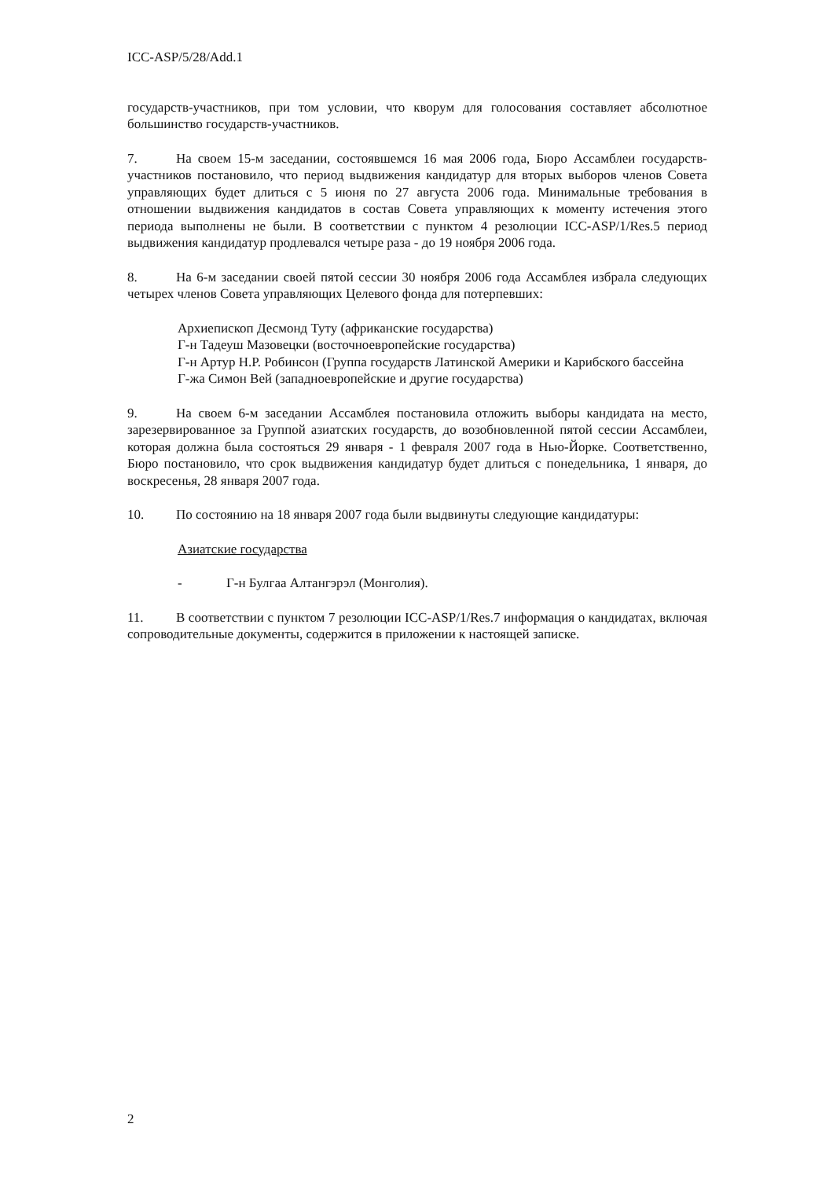ICC-ASP/5/28/Add.1
государств-участников, при том условии, что кворум для голосования составляет абсолютное большинство государств-участников.
7. На своем 15-м заседании, состоявшемся 16 мая 2006 года, Бюро Ассамблеи государств-участников постановило, что период выдвижения кандидатур для вторых выборов членов Совета управляющих будет длиться с 5 июня по 27 августа 2006 года. Минимальные требования в отношении выдвижения кандидатов в состав Совета управляющих к моменту истечения этого периода выполнены не были. В соответствии с пунктом 4 резолюции ICC-ASP/1/Res.5 период выдвижения кандидатур продлевался четыре раза - до 19 ноября 2006 года.
8. На 6-м заседании своей пятой сессии 30 ноября 2006 года Ассамблея избрала следующих четырех членов Совета управляющих Целевого фонда для потерпевших:
Архиепископ Десмонд Туту (африканские государства)
Г-н Тадеуш Мазовецки (восточноевропейские государства)
Г-н Артур Н.Р. Робинсон (Группа государств Латинской Америки и Карибского бассейна
Г-жа Симон Вей (западноевропейские и другие государства)
9. На своем 6-м заседании Ассамблея постановила отложить выборы кандидата на место, зарезервированное за Группой азиатских государств, до возобновленной пятой сессии Ассамблеи, которая должна была состояться 29 января - 1 февраля 2007 года в Нью-Йорке. Соответственно, Бюро постановило, что срок выдвижения кандидатур будет длиться с понедельника, 1 января, до воскресенья, 28 января 2007 года.
10. По состоянию на 18 января 2007 года были выдвинуты следующие кандидатуры:
Азиатские государства
- Г-н Булгаа Алтангэрэл (Монголия).
11. В соответствии с пунктом 7 резолюции ICC-ASP/1/Res.7 информация о кандидатах, включая сопроводительные документы, содержится в приложении к настоящей записке.
2